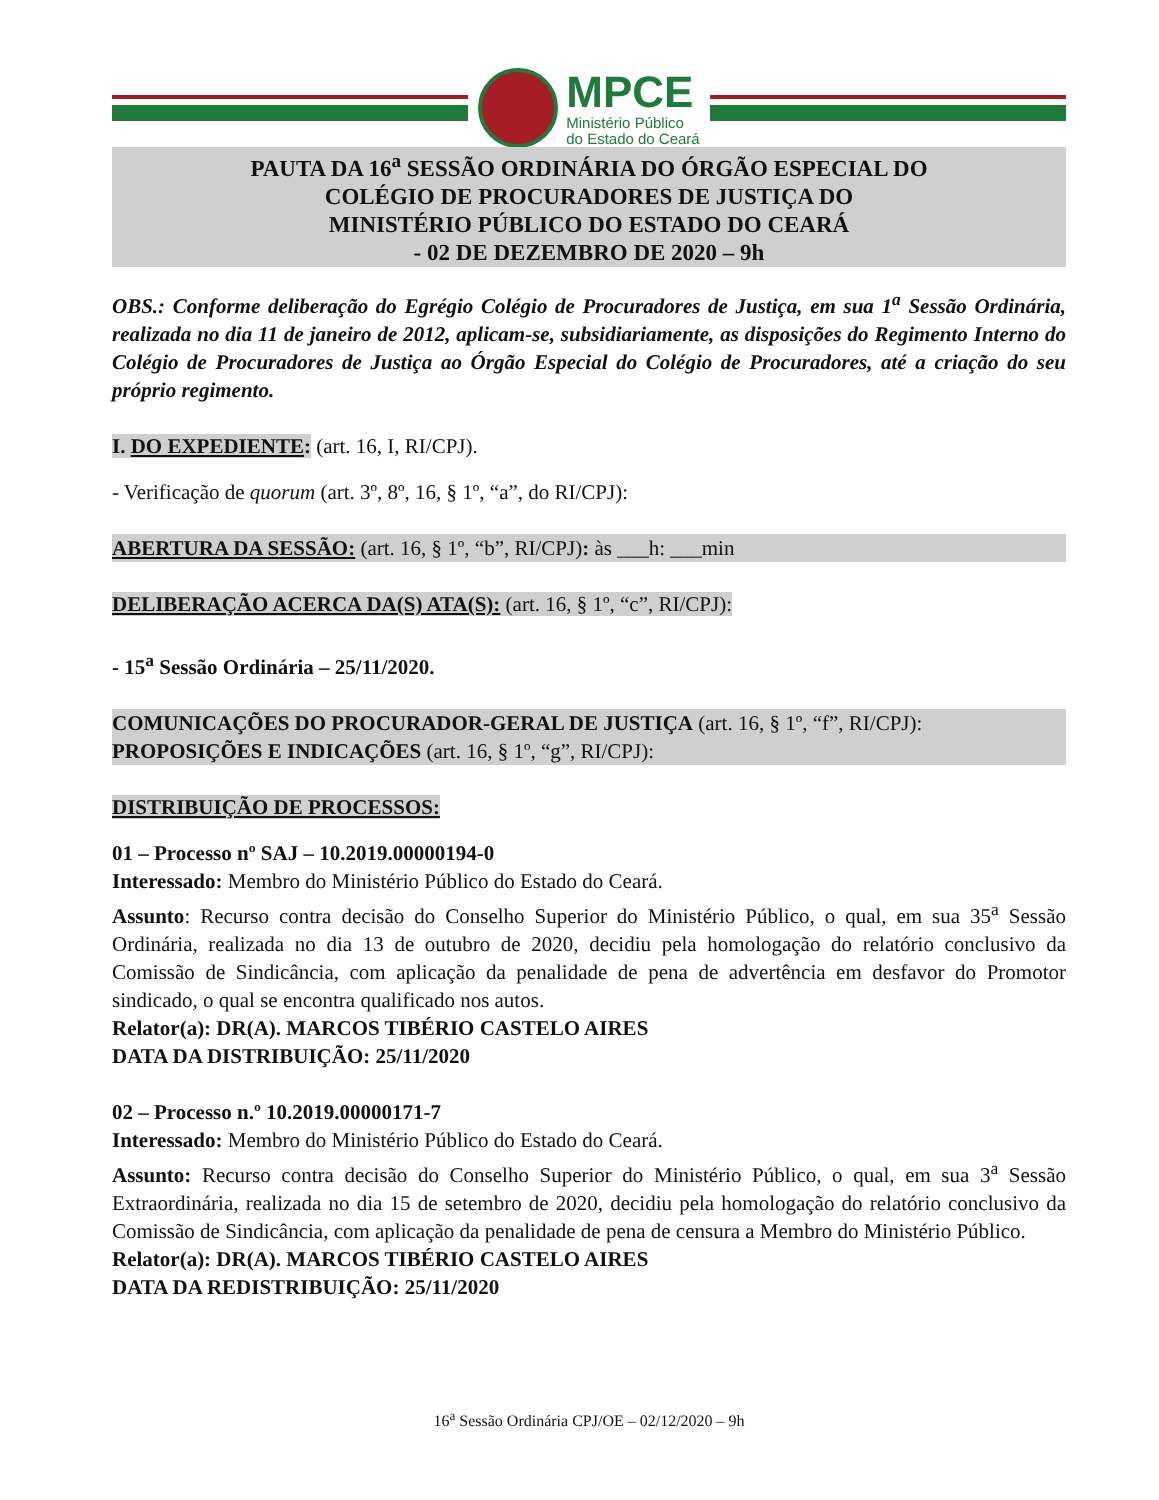MPCE
Ministério Público
do Estado do Ceará
PAUTA DA 16<sup>a</sup> SESSÃO ORDINÁRIA DO ÓRGÃO ESPECIAL DO
COLÉGIO DE PROCURADORES DE JUSTIÇA DO
MINISTÉRIO PÚBLICO DO ESTADO DO CEARÁ
- 02 DE DEZEMBRO DE 2020 – 9h
OBS.: Conforme deliberação do Egrégio Colégio de Procuradores de Justiça, em sua 1<sup>a</sup> Sessão Ordinária, realizada no dia 11 de janeiro de 2012, aplicam-se, subsidiariamente, as disposições do Regimento Interno do Colégio de Procuradores de Justiça ao Órgão Especial do Colégio de Procuradores, até a criação do seu próprio regimento.
I. DO EXPEDIENTE: (art. 16, I, RI/CPJ).
- Verificação de quorum (art. 3º, 8º, 16, § 1º, “a”, do RI/CPJ):
ABERTURA DA SESSÃO: (art. 16, § 1º, “b”, RI/CPJ): às ___h: ___min
DELIBERAÇÃO ACERCA DA(S) ATA(S): (art. 16, § 1º, “c”, RI/CPJ):
- 15<sup>a</sup> Sessão Ordinária – 25/11/2020.
COMUNICAÇÕES DO PROCURADOR-GERAL DE JUSTIÇA (art. 16, § 1º, “f”, RI/CPJ):
PROPOSIÇÕES E INDICAÇÕES (art. 16, § 1º, “g”, RI/CPJ):
DISTRIBUIÇÃO DE PROCESSOS:
01 – Processo nº SAJ – 10.2019.00000194-0
Interessado: Membro do Ministério Público do Estado do Ceará.
Assunto: Recurso contra decisão do Conselho Superior do Ministério Público, o qual, em sua 35<sup>a</sup> Sessão Ordinária, realizada no dia 13 de outubro de 2020, decidiu pela homologação do relatório conclusivo da Comissão de Sindicância, com aplicação da penalidade de pena de advertência em desfavor do Promotor sindicado, o qual se encontra qualificado nos autos.
Relator(a): DR(A). MARCOS TIBÉRIO CASTELO AIRES
DATA DA DISTRIBUIÇÃO: 25/11/2020
02 – Processo n.º 10.2019.00000171-7
Interessado: Membro do Ministério Público do Estado do Ceará.
Assunto: Recurso contra decisão do Conselho Superior do Ministério Público, o qual, em sua 3<sup>a</sup> Sessão Extraordinária, realizada no dia 15 de setembro de 2020, decidiu pela homologação do relatório conclusivo da Comissão de Sindicância, com aplicação da penalidade de pena de censura a Membro do Ministério Público.
Relator(a): DR(A). MARCOS TIBÉRIO CASTELO AIRES
DATA DA REDISTRIBUIÇÃO: 25/11/2020
16<sup>a</sup> Sessão Ordinária CPJ/OE – 02/12/2020 – 9h